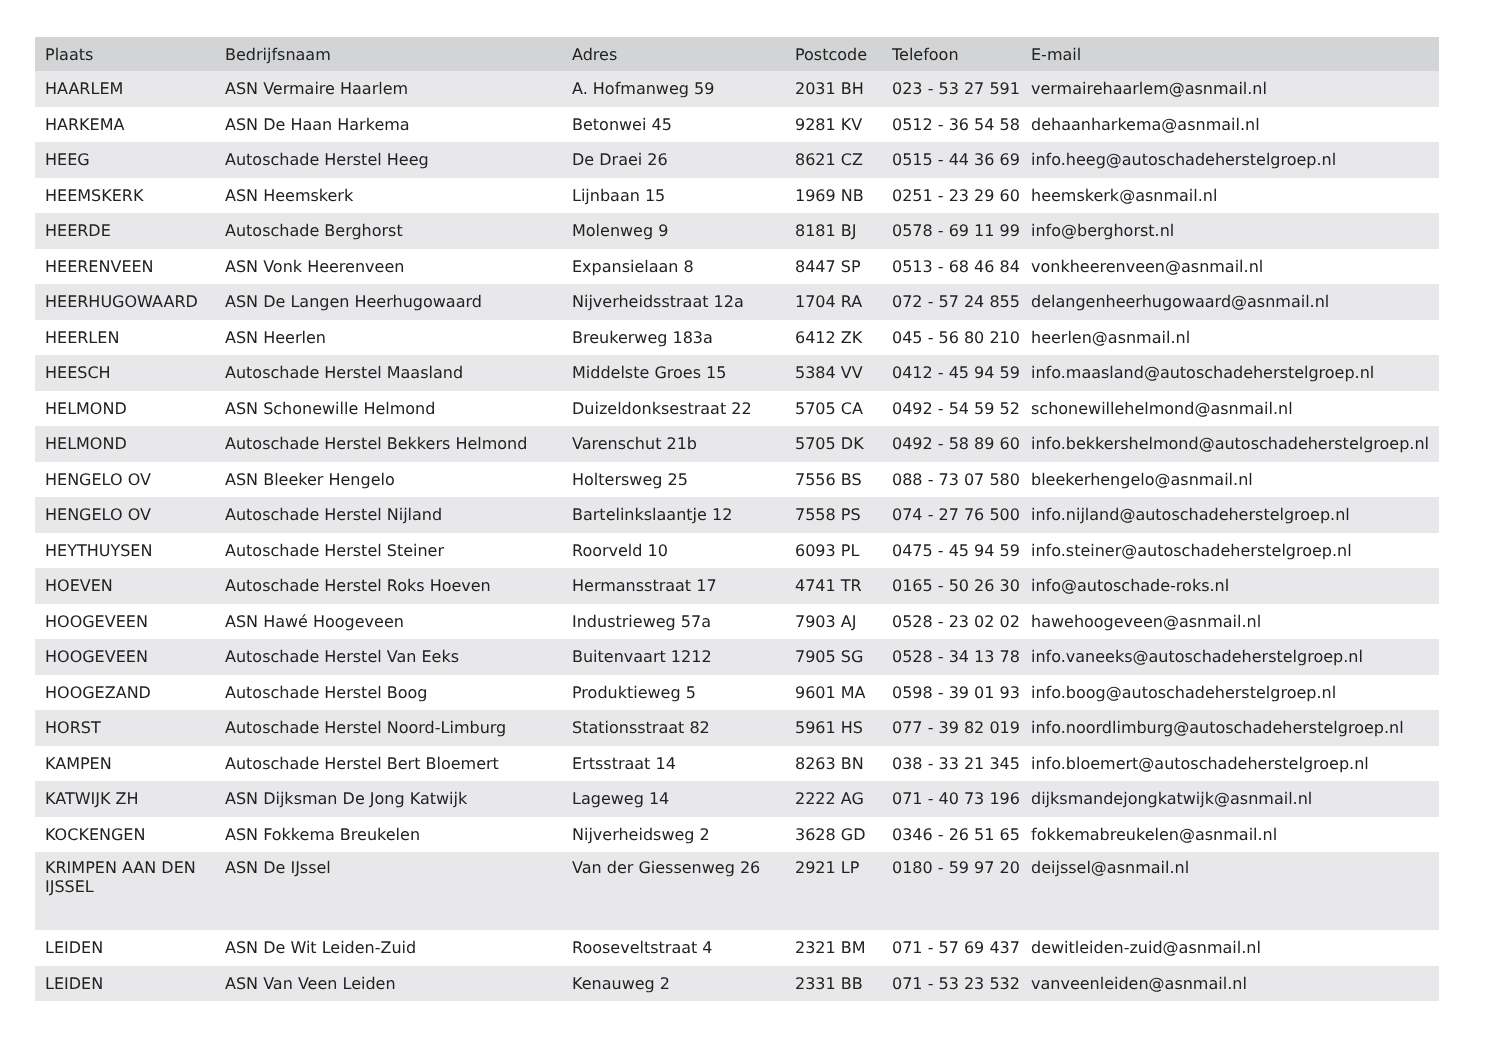| Plaats | Bedrijfsnaam | Adres | Postcode | Telefoon | E-mail |
| --- | --- | --- | --- | --- | --- |
| HAARLEM | ASN Vermaire Haarlem | A. Hofmanweg 59 | 2031 BH | 023 - 53 27 591 | vermairehaarlem@asnmail.nl |
| HARKEMA | ASN De Haan Harkema | Betonwei 45 | 9281 KV | 0512 - 36 54 58 | dehaanharkema@asnmail.nl |
| HEEG | Autoschade Herstel Heeg | De Draei 26 | 8621 CZ | 0515 - 44 36 69 | info.heeg@autoschadeherstelgroep.nl |
| HEEMSKERK | ASN Heemskerk | Lijnbaan 15 | 1969 NB | 0251 - 23 29 60 | heemskerk@asnmail.nl |
| HEERDE | Autoschade Berghorst | Molenweg 9 | 8181 BJ | 0578 - 69 11 99 | info@berghorst.nl |
| HEERENVEEN | ASN Vonk Heerenveen | Expansielaan 8 | 8447 SP | 0513 - 68 46 84 | vonkheerenveen@asnmail.nl |
| HEERHUGOWAARD | ASN De Langen Heerhugowaard | Nijverheidsstraat 12a | 1704 RA | 072 - 57 24 855 | delangenheerhugowaard@asnmail.nl |
| HEERLEN | ASN Heerlen | Breukerweg 183a | 6412 ZK | 045 - 56 80 210 | heerlen@asnmail.nl |
| HEESCH | Autoschade Herstel Maasland | Middelste Groes 15 | 5384 VV | 0412 - 45 94 59 | info.maasland@autoschadeherstelgroep.nl |
| HELMOND | ASN Schonewille Helmond | Duizeldonksestraat 22 | 5705 CA | 0492 - 54 59 52 | schonewillehelmond@asnmail.nl |
| HELMOND | Autoschade Herstel Bekkers Helmond | Varenschut 21b | 5705 DK | 0492 - 58 89 60 | info.bekkershelmond@autoschadeherstelgroep.nl |
| HENGELO OV | ASN Bleeker Hengelo | Holtersweg 25 | 7556 BS | 088 - 73 07 580 | bleekerhengelo@asnmail.nl |
| HENGELO OV | Autoschade Herstel Nijland | Bartelinkslaantje 12 | 7558 PS | 074 - 27 76 500 | info.nijland@autoschadeherstelgroep.nl |
| HEYTHUYSEN | Autoschade Herstel Steiner | Roorveld 10 | 6093 PL | 0475 - 45 94 59 | info.steiner@autoschadeherstelgroep.nl |
| HOEVEN | Autoschade Herstel Roks Hoeven | Hermansstraat 17 | 4741 TR | 0165 - 50 26 30 | info@autoschade-roks.nl |
| HOOGEVEEN | ASN Hawé Hoogeveen | Industrieweg 57a | 7903 AJ | 0528 - 23 02 02 | hawehoogeveen@asnmail.nl |
| HOOGEVEEN | Autoschade Herstel Van Eeks | Buitenvaart 1212 | 7905 SG | 0528 - 34 13 78 | info.vaneeks@autoschadeherstelgroep.nl |
| HOOGEZAND | Autoschade Herstel Boog | Produktieweg 5 | 9601 MA | 0598 - 39 01 93 | info.boog@autoschadeherstelgroep.nl |
| HORST | Autoschade Herstel Noord-Limburg | Stationsstraat 82 | 5961 HS | 077 - 39 82 019 | info.noordlimburg@autoschadeherstelgroep.nl |
| KAMPEN | Autoschade Herstel Bert Bloemert | Ertsstraat 14 | 8263 BN | 038 - 33 21 345 | info.bloemert@autoschadeherstelgroep.nl |
| KATWIJK ZH | ASN Dijksman De Jong Katwijk | Lageweg 14 | 2222 AG | 071 - 40 73 196 | dijksmandejongkatwijk@asnmail.nl |
| KOCKENGEN | ASN Fokkema Breukelen | Nijverheidsweg 2 | 3628 GD | 0346 - 26 51 65 | fokkemabreukelen@asnmail.nl |
| KRIMPEN AAN DEN IJSSEL | ASN De IJssel | Van der Giessenweg 26 | 2921 LP | 0180 - 59 97 20 | deijssel@asnmail.nl |
| LEIDEN | ASN De Wit Leiden-Zuid | Rooseveltstraat 4 | 2321 BM | 071 - 57 69 437 | dewitleiden-zuid@asnmail.nl |
| LEIDEN | ASN Van Veen Leiden | Kenauweg 2 | 2331 BB | 071 - 53 23 532 | vanveenleiden@asnmail.nl |